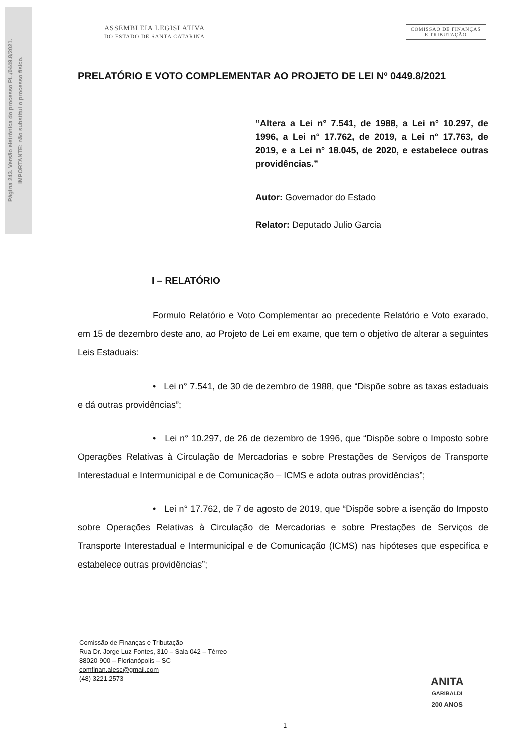Página 243. Versão eletrônica do processo PL./0449.8/2021.
IMPORTANTE: não substitui o processo físico.
ASSEMBLEIA LEGISLATIVA
DO ESTADO DE SANTA CATARINA
COMISSÃO DE FINANÇAS
E TRIBUTAÇÃO
PRELATÓRIO E VOTO COMPLEMENTAR AO PROJETO DE LEI Nº 0449.8/2021
“Altera a Lei n° 7.541, de 1988, a Lei n° 10.297, de 1996, a Lei n° 17.762, de 2019, a Lei n° 17.763, de 2019, e a Lei n° 18.045, de 2020, e estabelece outras providências.”
Autor: Governador do Estado
Relator: Deputado Julio Garcia
I – RELATÓRIO
Formulo Relatório e Voto Complementar ao precedente Relatório e Voto exarado, em 15 de dezembro deste ano, ao Projeto de Lei em exame, que tem o objetivo de alterar a seguintes Leis Estaduais:
• Lei n° 7.541, de 30 de dezembro de 1988, que “Dispõe sobre as taxas estaduais e dá outras providências”;
• Lei n° 10.297, de 26 de dezembro de 1996, que “Dispõe sobre o Imposto sobre Operações Relativas à Circulação de Mercadorias e sobre Prestações de Serviços de Transporte Interestadual e Intermunicipal e de Comunicação – ICMS e adota outras providências”;
• Lei n° 17.762, de 7 de agosto de 2019, que “Dispõe sobre a isenção do Imposto sobre Operações Relativas à Circulação de Mercadorias e sobre Prestações de Serviços de Transporte Interestadual e Intermunicipal e de Comunicação (ICMS) nas hipóteses que especifica e estabelece outras providências”;
Comissão de Finanças e Tributação
Rua Dr. Jorge Luz Fontes, 310 – Sala 042 – Térreo
88020-900 – Florianópolis – SC
comfinan.alesc@gmail.com
(48) 3221.2573
ANITA
GARIBALDI
200 ANOS
1